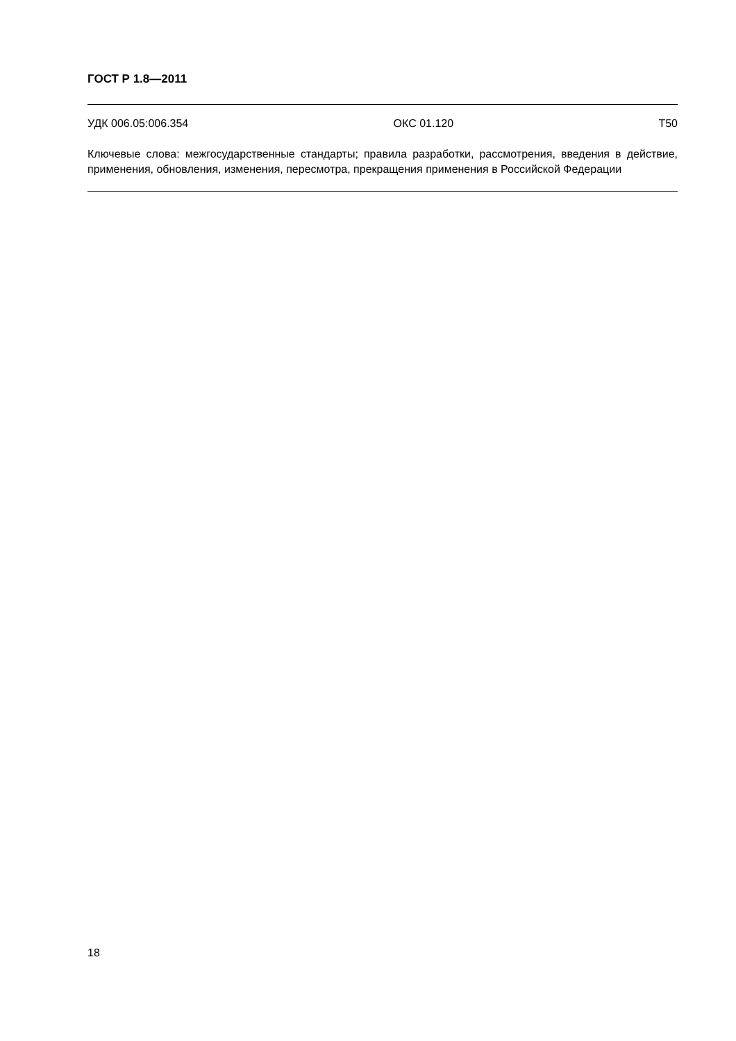ГОСТ Р 1.8—2011
УДК 006.05:006.354 ОКС 01.120 Т50
Ключевые слова: межгосударственные стандарты; правила разработки, рассмотрения, введения в действие, применения, обновления, изменения, пересмотра, прекращения применения в Российской Федерации
18